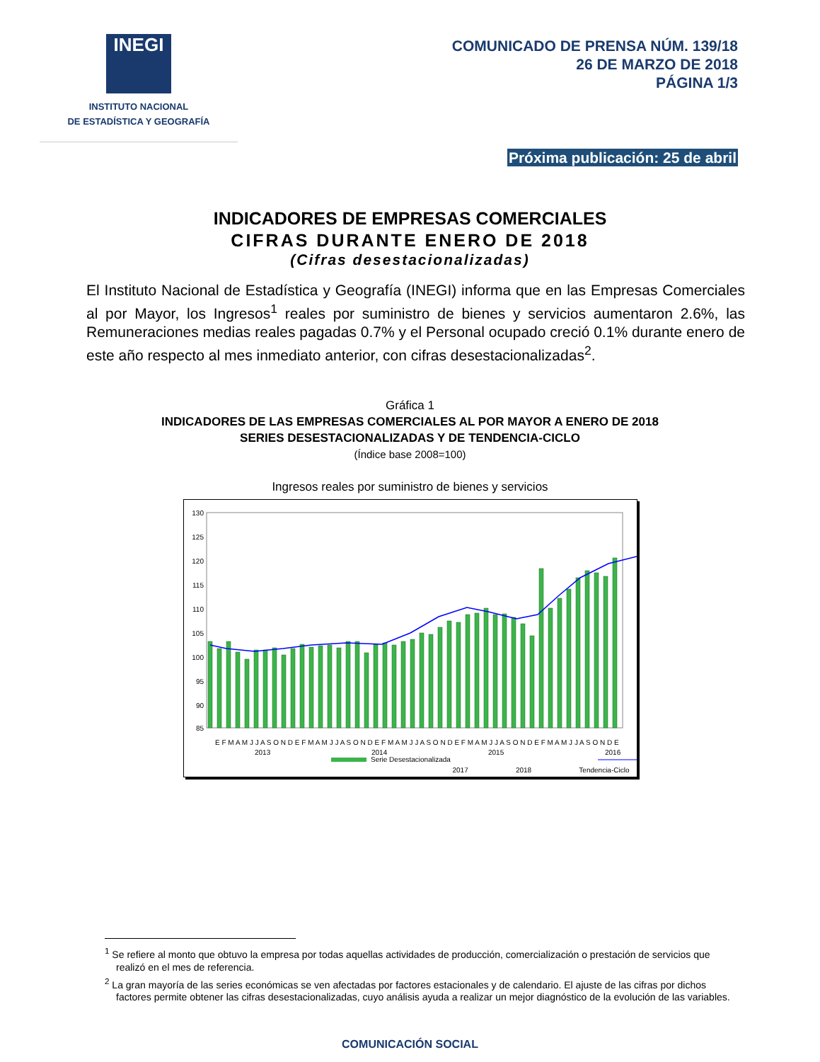INEGI
INSTITUTO NACIONAL
DE ESTADÍSTICA Y GEOGRAFÍA
COMUNICADO DE PRENSA NÚM. 139/18
26 DE MARZO DE 2018
PÁGINA 1/3
Próxima publicación: 25 de abril
INDICADORES DE EMPRESAS COMERCIALES
CIFRAS DURANTE ENERO DE 2018
(Cifras desestacionalizadas)
El Instituto Nacional de Estadística y Geografía (INEGI) informa que en las Empresas Comerciales al por Mayor, los Ingresos<sup>1</sup> reales por suministro de bienes y servicios aumentaron 2.6%, las Remuneraciones medias reales pagadas 0.7% y el Personal ocupado creció 0.1% durante enero de este año respecto al mes inmediato anterior, con cifras desestacionalizadas<sup>2</sup>.
Gráfica 1
INDICADORES DE LAS EMPRESAS COMERCIALES AL POR MAYOR A ENERO DE 2018
SERIES DESESTACIONALIZADAS Y DE TENDENCIA-CICLO
(Índice base 2008=100)
Ingresos reales por suministro de bienes y servicios
130
125
120
115
110
105
100
95
90
85
E F M A M J J A S O N D E F M A M J J A S O N D E F M A M J J A S O N D E F M A M J J A S O N D E F M A M J J A S O N D E
2013
2014
2015
2016
Serie Desestacionalizada
2017 2018 Tendencia-Ciclo
<sup>1</sup> Se refiere al monto que obtuvo la empresa por todas aquellas actividades de producción, comercialización o prestación de servicios que realizó en el mes de referencia.
<sup>2</sup> La gran mayoría de las series económicas se ven afectadas por factores estacionales y de calendario. El ajuste de las cifras por dichos factores permite obtener las cifras desestacionalizadas, cuyo análisis ayuda a realizar un mejor diagnóstico de la evolución de las variables.
COMUNICACIÓN SOCIAL